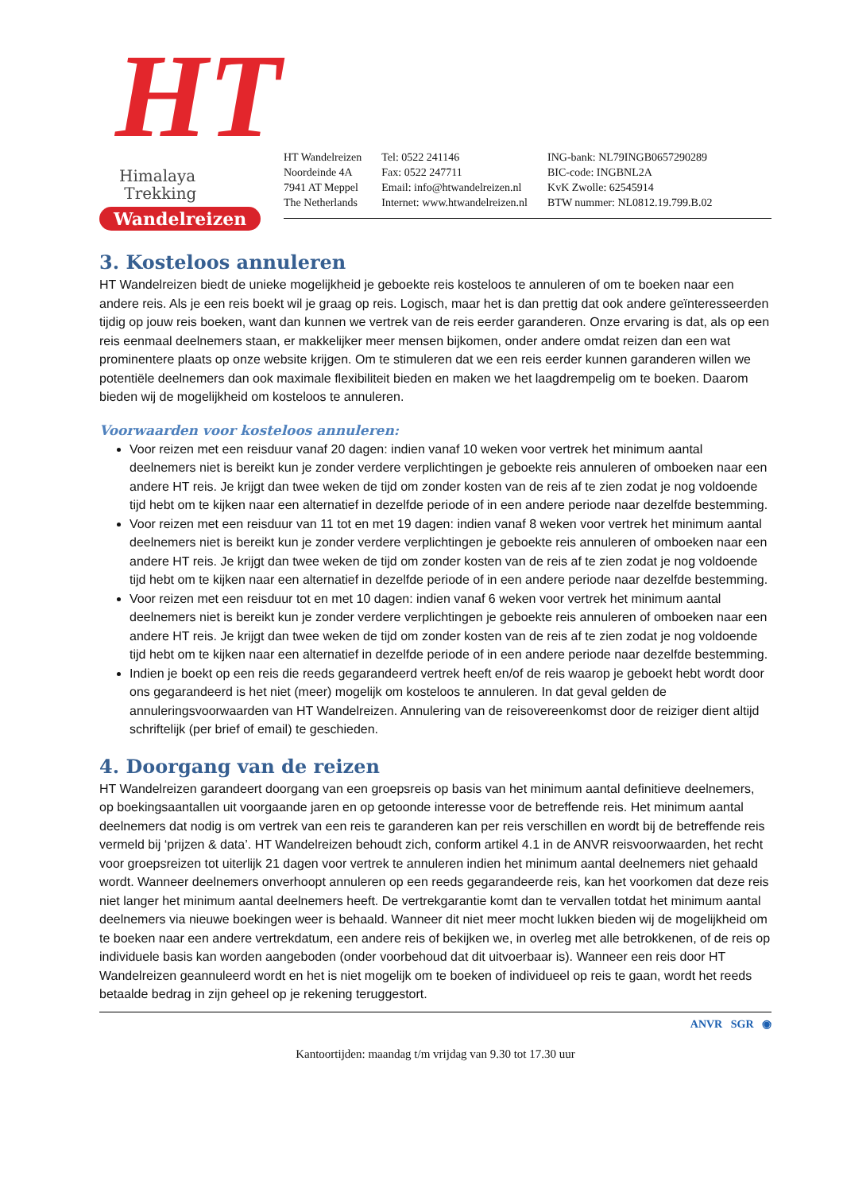HT
Himalaya
Trekking
Wandelreizen
HT Wandelreizen
Noordeinde 4A
7941 AT Meppel
The Netherlands
Tel: 0522 241146
Fax: 0522 247711
Email: info@htwandelreizen.nl
Internet: www.htwandelreizen.nl
ING-bank: NL79INGB0657290289
BIC-code: INGBNL2A
KvK Zwolle: 62545914
BTW nummer: NL0812.19.799.B.02
3. Kosteloos annuleren
HT Wandelreizen biedt de unieke mogelijkheid je geboekte reis kosteloos te annuleren of om te boeken naar een andere reis. Als je een reis boekt wil je graag op reis. Logisch, maar het is dan prettig dat ook andere geïnteresseerden tijdig op jouw reis boeken, want dan kunnen we vertrek van de reis eerder garanderen. Onze ervaring is dat, als op een reis eenmaal deelnemers staan, er makkelijker meer mensen bijkomen, onder andere omdat reizen dan een wat prominentere plaats op onze website krijgen. Om te stimuleren dat we een reis eerder kunnen garanderen willen we potentiële deelnemers dan ook maximale flexibiliteit bieden en maken we het laagdrempelig om te boeken. Daarom bieden wij de mogelijkheid om kosteloos te annuleren.
Voorwaarden voor kosteloos annuleren:
Voor reizen met een reisduur vanaf 20 dagen: indien vanaf 10 weken voor vertrek het minimum aantal deelnemers niet is bereikt kun je zonder verdere verplichtingen je geboekte reis annuleren of omboeken naar een andere HT reis. Je krijgt dan twee weken de tijd om zonder kosten van de reis af te zien zodat je nog voldoende tijd hebt om te kijken naar een alternatief in dezelfde periode of in een andere periode naar dezelfde bestemming.
Voor reizen met een reisduur van 11 tot en met 19 dagen: indien vanaf 8 weken voor vertrek het minimum aantal deelnemers niet is bereikt kun je zonder verdere verplichtingen je geboekte reis annuleren of omboeken naar een andere HT reis. Je krijgt dan twee weken de tijd om zonder kosten van de reis af te zien zodat je nog voldoende tijd hebt om te kijken naar een alternatief in dezelfde periode of in een andere periode naar dezelfde bestemming.
Voor reizen met een reisduur tot en met 10 dagen: indien vanaf 6 weken voor vertrek het minimum aantal deelnemers niet is bereikt kun je zonder verdere verplichtingen je geboekte reis annuleren of omboeken naar een andere HT reis. Je krijgt dan twee weken de tijd om zonder kosten van de reis af te zien zodat je nog voldoende tijd hebt om te kijken naar een alternatief in dezelfde periode of in een andere periode naar dezelfde bestemming.
Indien je boekt op een reis die reeds gegarandeerd vertrek heeft en/of de reis waarop je geboekt hebt wordt door ons gegarandeerd is het niet (meer) mogelijk om kosteloos te annuleren. In dat geval gelden de annuleringsvoorwaarden van HT Wandelreizen. Annulering van de reisovereenkomst door de reiziger dient altijd schriftelijk (per brief of email) te geschieden.
4. Doorgang van de reizen
HT Wandelreizen garandeert doorgang van een groepsreis op basis van het minimum aantal definitieve deelnemers, op boekingsaantallen uit voorgaande jaren en op getoonde interesse voor de betreffende reis. Het minimum aantal deelnemers dat nodig is om vertrek van een reis te garanderen kan per reis verschillen en wordt bij de betreffende reis vermeld bij ‘prijzen & data’. HT Wandelreizen behoudt zich, conform artikel 4.1 in de ANVR reisvoorwaarden, het recht voor groepsreizen tot uiterlijk 21 dagen voor vertrek te annuleren indien het minimum aantal deelnemers niet gehaald wordt. Wanneer deelnemers onverhoopt annuleren op een reeds gegarandeerde reis, kan het voorkomen dat deze reis niet langer het minimum aantal deelnemers heeft. De vertrekgarantie komt dan te vervallen totdat het minimum aantal deelnemers via nieuwe boekingen weer is behaald. Wanneer dit niet meer mocht lukken bieden wij de mogelijkheid om te boeken naar een andere vertrekdatum, een andere reis of bekijken we, in overleg met alle betrokkenen, of de reis op individuele basis kan worden aangeboden (onder voorbehoud dat dit uitvoerbaar is). Wanneer een reis door HT Wandelreizen geannuleerd wordt en het is niet mogelijk om te boeken of individueel op reis te gaan, wordt het reeds betaalde bedrag in zijn geheel op je rekening teruggestort.
ANVR SGR ◉
Kantoortijden: maandag t/m vrijdag van 9.30 tot 17.30 uur